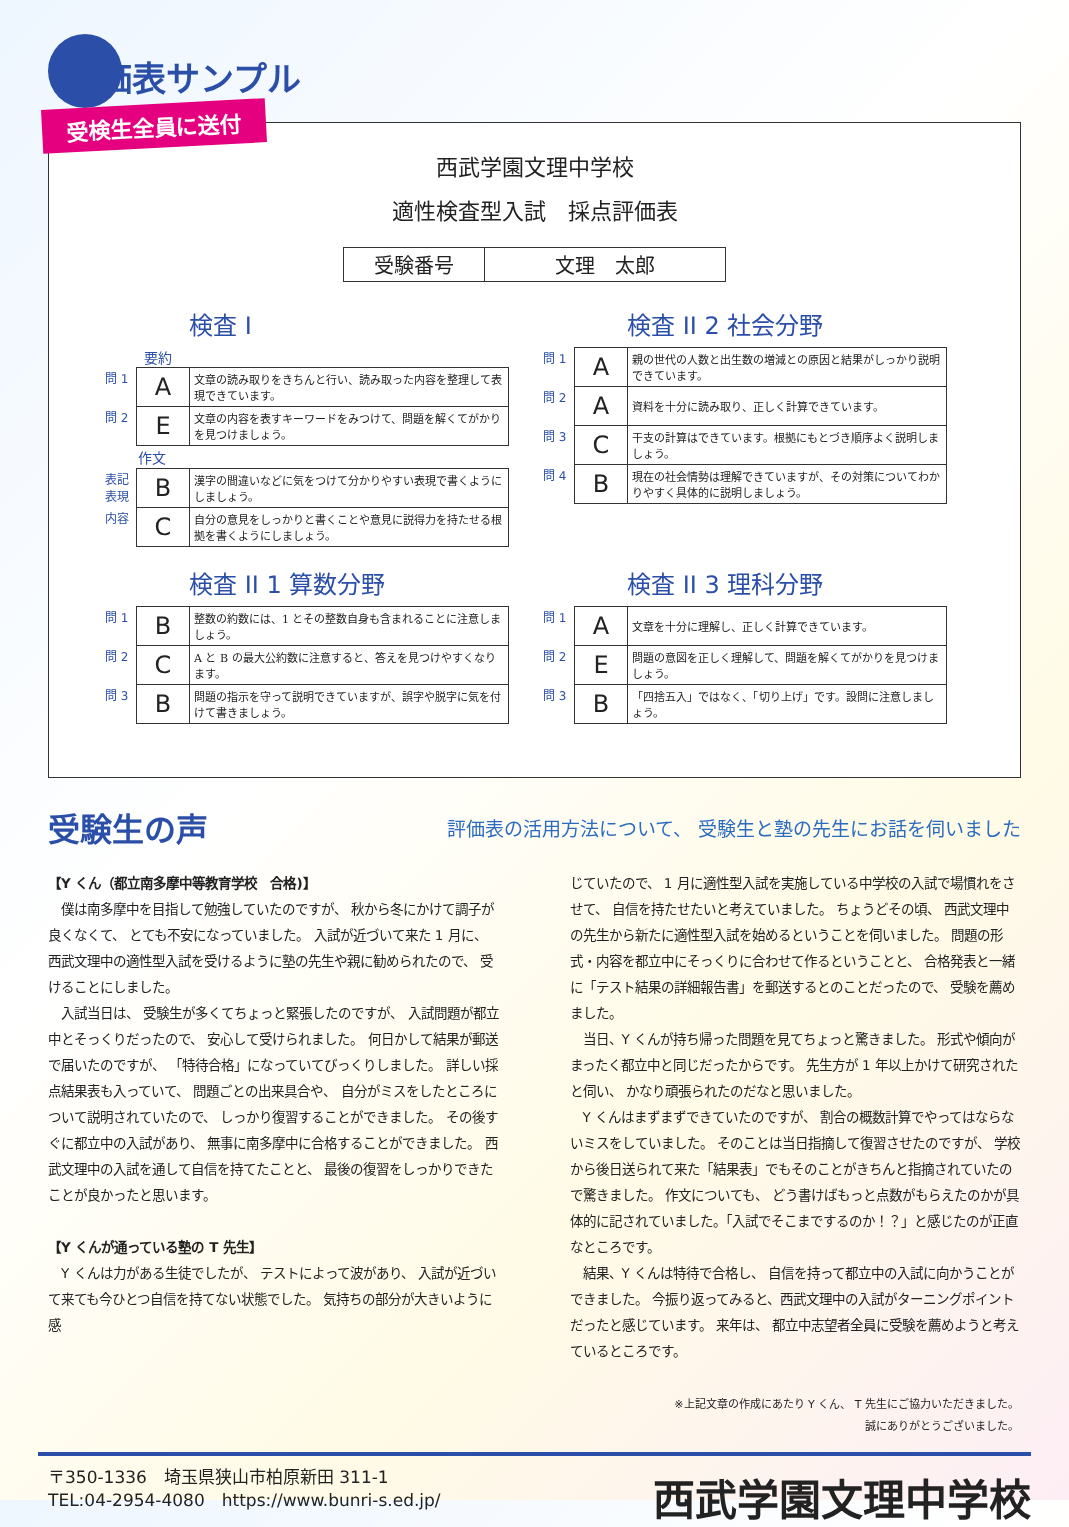評価表サンプル
受検生全員に送付
西武学園文理中学校
適性検査型入試　採点評価表
| 受験番号 | 文理 太郎 |
検査 I
要約
| 問 1 | A | 文章の読み取りをきちんと行い、読み取った内容を整理して表現できています。 |
| 問 2 | E | 文章の内容を表すキーワードをみつけて、問題を解くてがかりを見つけましょう。 |
| | 作文 | |
| 表記 表現 | B | 漢字の間違いなどに気をつけて分かりやすい表現で書くようにしましょう。 |
| 内容 | C | 自分の意見をしっかりと書くことや意見に説得力を持たせる根拠を書くようにしましょう。 |
検査 II 2 社会分野
| 問 1 | A | 親の世代の人数と出生数の増減との原因と結果がしっかり説明できています。 |
| 問 2 | A | 資料を十分に読み取り、正しく計算できています。 |
| 問 3 | C | 干支の計算はできています。根拠にもとづき順序よく説明しましょう。 |
| 問 4 | B | 現在の社会情勢は理解できていますが、その対策についてわかりやすく具体的に説明しましょう。 |
検査 II 1 算数分野
| 問 1 | B | 整数の約数には、1 とその整数自身も含まれることに注意しましょう。 |
| 問 2 | C | A と B の最大公約数に注意すると、答えを見つけやすくなります。 |
| 問 3 | B | 問題の指示を守って説明できていますが、誤字や脱字に気を付けて書きましょう。 |
検査 II 3 理科分野
| 問 1 | A | 文章を十分に理解し、正しく計算できています。 |
| 問 2 | E | 問題の意図を正しく理解して、問題を解くてがかりを見つけましょう。 |
| 問 3 | B | 「四捨五入」ではなく、「切り上げ」です。設問に注意しましょう。 |
受験生の声 評価表の活用方法について、 受験生と塾の先生にお話を伺いました
【Y くん（都立南多摩中等教育学校　合格)】
　僕は南多摩中を目指して勉強していたのですが、 秋から冬にかけて調子が良くなくて、 とても不安になっていました。 入試が近づいて来た 1 月に、 西武文理中の適性型入試を受けるように塾の先生や親に勧められたので、 受けることにしました。
　入試当日は、 受験生が多くてちょっと緊張したのですが、 入試問題が都立中とそっくりだったので、 安心して受けられました。 何日かして結果が郵送で届いたのですが、 「特待合格」になっていてびっくりしました。 詳しい採点結果表も入っていて、 問題ごとの出来具合や、 自分がミスをしたところについて説明されていたので、 しっかり復習することができました。 その後すぐに都立中の入試があり、 無事に南多摩中に合格することができました。 西武文理中の入試を通して自信を持てたことと、 最後の復習をしっかりできたことが良かったと思います。
【Y くんが通っている塾の T 先生】
　Y くんは力がある生徒でしたが、 テストによって波があり、 入試が近づいて来ても今ひとつ自信を持てない状態でした。 気持ちの部分が大きいように感
じていたので、 1 月に適性型入試を実施している中学校の入試で場慣れをさせて、 自信を持たせたいと考えていました。 ちょうどその頃、 西武文理中の先生から新たに適性型入試を始めるということを伺いました。 問題の形式・内容を都立中にそっくりに合わせて作るということと、 合格発表と一緒に「テスト結果の詳細報告書」を郵送するとのことだったので、 受験を薦めました。
　当日、Y くんが持ち帰った問題を見てちょっと驚きました。 形式や傾向がまったく都立中と同じだったからです。 先生方が 1 年以上かけて研究されたと伺い、 かなり頑張られたのだなと思いました。
　Y くんはまずまずできていたのですが、 割合の概数計算でやってはならないミスをしていました。 そのことは当日指摘して復習させたのですが、 学校から後日送られて来た「結果表」でもそのことがきちんと指摘されていたので驚きました。 作文についても、 どう書けばもっと点数がもらえたのかが具体的に記されていました。「入試でそこまでするのか！？」と感じたのが正直なところです。
　結果、Y くんは特待で合格し、 自信を持って都立中の入試に向かうことができました。 今振り返ってみると、西武文理中の入試がターニングポイントだったと感じています。 来年は、 都立中志望者全員に受験を薦めようと考えているところです。
※上記文章の作成にあたり Y くん、 T 先生にご協力いただきました。
誠にありがとうございました。
〒350-1336　埼玉県狭山市柏原新田 311-1
TEL:04-2954-4080　https://www.bunri-s.ed.jp/
西武学園文理中学校